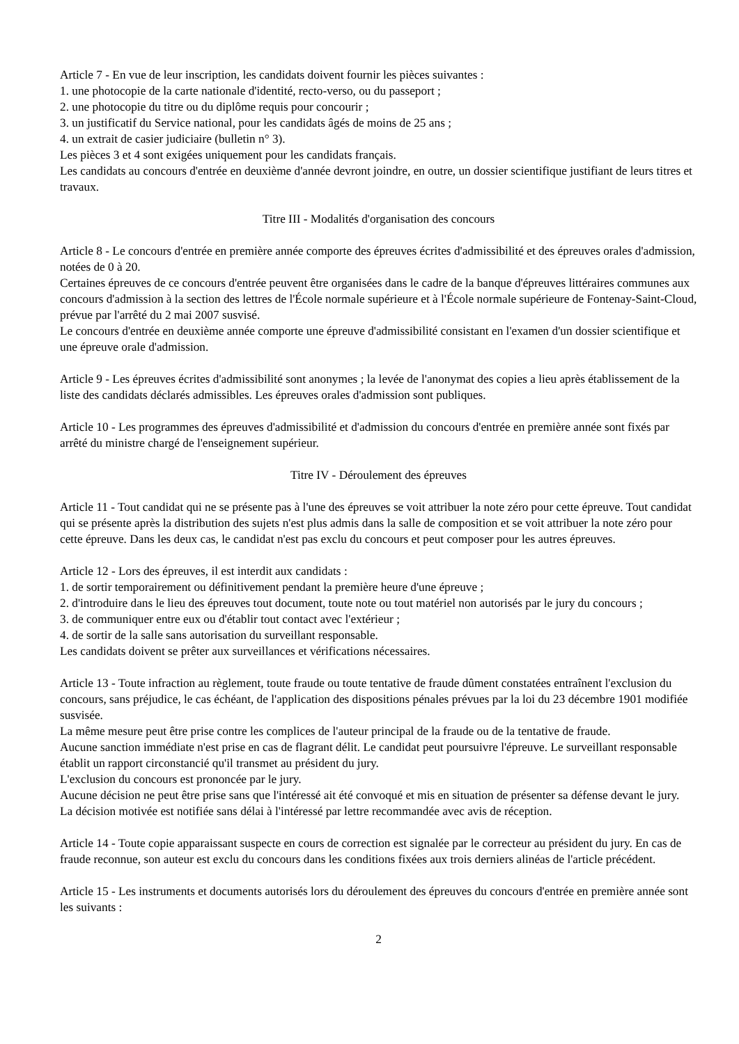Article 7 - En vue de leur inscription, les candidats doivent fournir les pièces suivantes :
1. une photocopie de la carte nationale d'identité, recto-verso, ou du passeport ;
2. une photocopie du titre ou du diplôme requis pour concourir ;
3. un justificatif du Service national, pour les candidats âgés de moins de 25 ans ;
4. un extrait de casier judiciaire (bulletin n° 3).
Les pièces 3 et 4 sont exigées uniquement pour les candidats français.
Les candidats au concours d'entrée en deuxième d'année devront joindre, en outre, un dossier scientifique justifiant de leurs titres et travaux.
Titre III - Modalités d'organisation des concours
Article 8 - Le concours d'entrée en première année comporte des épreuves écrites d'admissibilité et des épreuves orales d'admission, notées de 0 à 20.
Certaines épreuves de ce concours d'entrée peuvent être organisées dans le cadre de la banque d'épreuves littéraires communes aux concours d'admission à la section des lettres de l'École normale supérieure et à l'École normale supérieure de Fontenay-Saint-Cloud, prévue par l'arrêté du 2 mai 2007 susvisé.
Le concours d'entrée en deuxième année comporte une épreuve d'admissibilité consistant en l'examen d'un dossier scientifique et une épreuve orale d'admission.
Article 9 - Les épreuves écrites d'admissibilité sont anonymes ; la levée de l'anonymat des copies a lieu après établissement de la liste des candidats déclarés admissibles. Les épreuves orales d'admission sont publiques.
Article 10 - Les programmes des épreuves d'admissibilité et d'admission du concours d'entrée en première année sont fixés par arrêté du ministre chargé de l'enseignement supérieur.
Titre IV - Déroulement des épreuves
Article 11 - Tout candidat qui ne se présente pas à l'une des épreuves se voit attribuer la note zéro pour cette épreuve. Tout candidat qui se présente après la distribution des sujets n'est plus admis dans la salle de composition et se voit attribuer la note zéro pour cette épreuve. Dans les deux cas, le candidat n'est pas exclu du concours et peut composer pour les autres épreuves.
Article 12 - Lors des épreuves, il est interdit aux candidats :
1. de sortir temporairement ou définitivement pendant la première heure d'une épreuve ;
2. d'introduire dans le lieu des épreuves tout document, toute note ou tout matériel non autorisés par le jury du concours ;
3. de communiquer entre eux ou d'établir tout contact avec l'extérieur ;
4. de sortir de la salle sans autorisation du surveillant responsable.
Les candidats doivent se prêter aux surveillances et vérifications nécessaires.
Article 13 - Toute infraction au règlement, toute fraude ou toute tentative de fraude dûment constatées entraînent l'exclusion du concours, sans préjudice, le cas échéant, de l'application des dispositions pénales prévues par la loi du 23 décembre 1901 modifiée susvisée.
La même mesure peut être prise contre les complices de l'auteur principal de la fraude ou de la tentative de fraude.
Aucune sanction immédiate n'est prise en cas de flagrant délit. Le candidat peut poursuivre l'épreuve. Le surveillant responsable établit un rapport circonstancié qu'il transmet au président du jury.
L'exclusion du concours est prononcée par le jury.
Aucune décision ne peut être prise sans que l'intéressé ait été convoqué et mis en situation de présenter sa défense devant le jury.
La décision motivée est notifiée sans délai à l'intéressé par lettre recommandée avec avis de réception.
Article 14 - Toute copie apparaissant suspecte en cours de correction est signalée par le correcteur au président du jury. En cas de fraude reconnue, son auteur est exclu du concours dans les conditions fixées aux trois derniers alinéas de l'article précédent.
Article 15 - Les instruments et documents autorisés lors du déroulement des épreuves du concours d'entrée en première année sont les suivants :
2